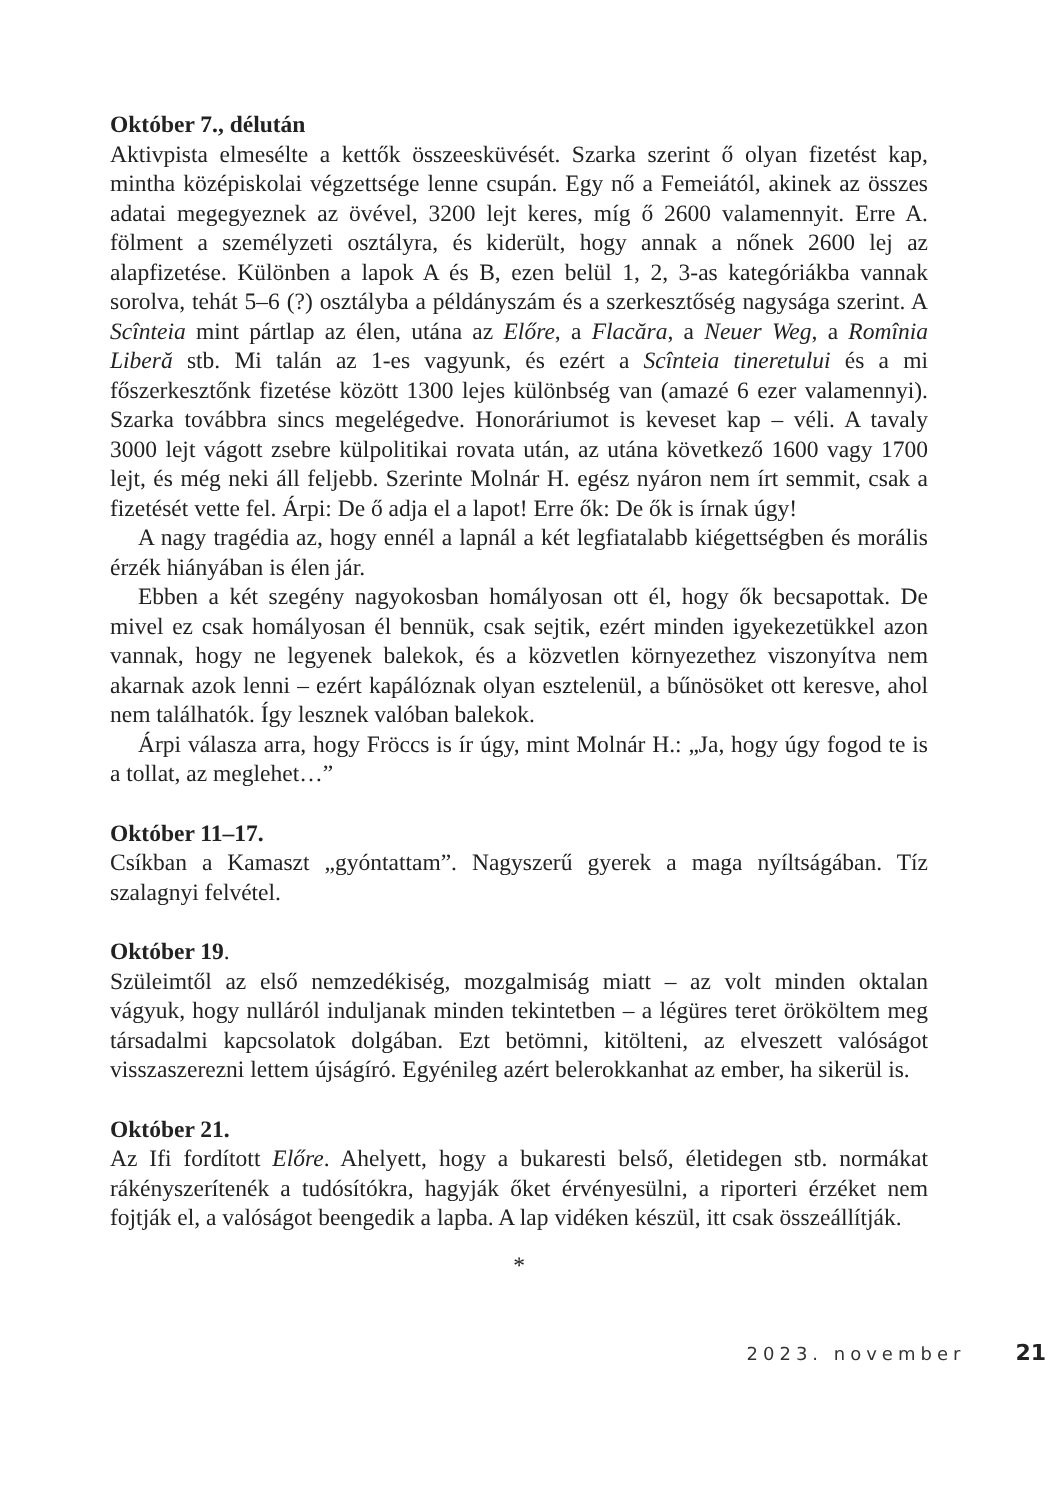Október 7., délután
Aktivpista elmesélte a kettők összeesküvését. Szarka szerint ő olyan fizetést kap, mintha középiskolai végzettsége lenne csupán. Egy nő a Femeiától, akinek az összes adatai megegyeznek az övével, 3200 lejt keres, míg ő 2600 valamennyit. Erre A. fölment a személyzeti osztályra, és kiderült, hogy annak a nőnek 2600 lej az alapfizetése. Különben a lapok A és B, ezen belül 1, 2, 3-as kategóriákba vannak sorolva, tehát 5–6 (?) osztályba a példányszám és a szerkesztőség nagysága szerint. A Scînteia mint pártlap az élen, utána az Előre, a Flacăra, a Neuer Weg, a Romînia Liberă stb. Mi talán az 1-es vagyunk, és ezért a Scînteia tineretului és a mi főszerkesztőnk fizetése között 1300 lejes különbség van (amazé 6 ezer valamennyi). Szarka továbbra sincs megelégedve. Honoráriumot is keveset kap – véli. A tavaly 3000 lejt vágott zsebre külpolitikai rovata után, az utána következő 1600 vagy 1700 lejt, és még neki áll feljebb. Szerinte Molnár H. egész nyáron nem írt semmit, csak a fizetését vette fel. Árpi: De ő adja el a lapot! Erre ők: De ők is írnak úgy!
A nagy tragédia az, hogy ennél a lapnál a két legfiatalabb kiégettségben és morális érzék hiányában is élen jár.
Ebben a két szegény nagyokosban homályosan ott él, hogy ők becsapottak. De mivel ez csak homályosan él bennük, csak sejtik, ezért minden igyekezetükkel azon vannak, hogy ne legyenek balekok, és a közvetlen környezethez viszonyítva nem akarnak azok lenni – ezért kapálóznak olyan esztelenül, a bűnösöket ott keresve, ahol nem találhatók. Így lesznek valóban balekok.
Árpi válasza arra, hogy Fröccs is ír úgy, mint Molnár H.: „Ja, hogy úgy fogod te is a tollat, az meglehet…”
Október 11–17.
Csíkban a Kamaszt „gyóntattam”. Nagyszerű gyerek a maga nyíltságában. Tíz szalagnyi felvétel.
Október 19.
Szüleimtől az első nemzedékiség, mozgalmiság miatt – az volt minden oktalan vágyuk, hogy nulláról induljanak minden tekintetben – a légüres teret örököltem meg társadalmi kapcsolatok dolgában. Ezt betömni, kitölteni, az elveszett valóságot visszaszerezni lettem újságíró. Egyénileg azért belerokkanhat az ember, ha sikerül is.
Október 21.
Az Ifi fordított Előre. Ahelyett, hogy a bukaresti belső, életidegen stb. normákat rákényszerítenék a tudósítókra, hagyják őket érvényesülni, a riporteri érzéket nem fojtják el, a valóságot beengedik a lapba. A lap vidéken készül, itt csak összeállítják.
*
2023. november 21